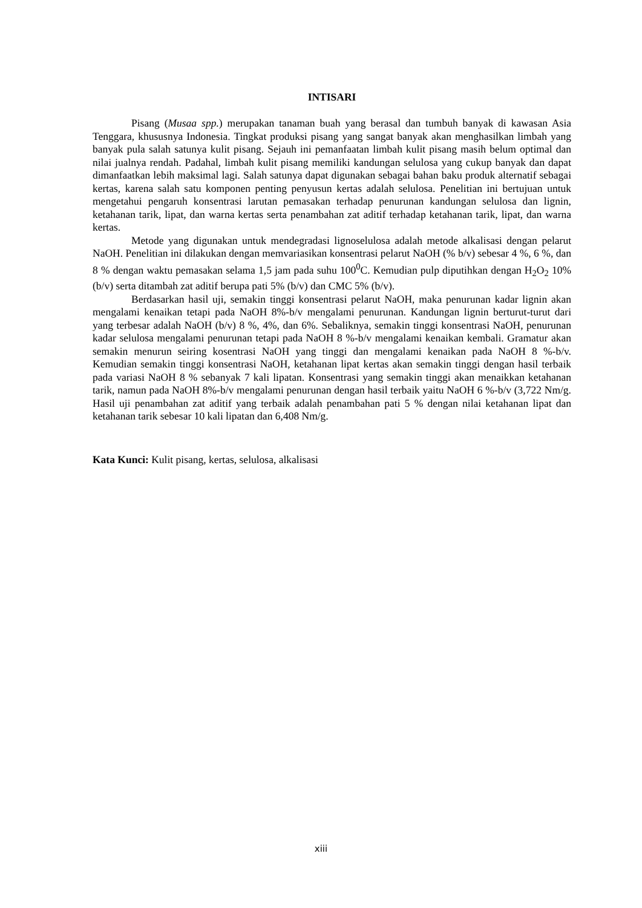INTISARI
Pisang (Musaa spp.) merupakan tanaman buah yang berasal dan tumbuh banyak di kawasan Asia Tenggara, khususnya Indonesia. Tingkat produksi pisang yang sangat banyak akan menghasilkan limbah yang banyak pula salah satunya kulit pisang. Sejauh ini pemanfaatan limbah kulit pisang masih belum optimal dan nilai jualnya rendah. Padahal, limbah kulit pisang memiliki kandungan selulosa yang cukup banyak dan dapat dimanfaatkan lebih maksimal lagi. Salah satunya dapat digunakan sebagai bahan baku produk alternatif sebagai kertas, karena salah satu komponen penting penyusun kertas adalah selulosa. Penelitian ini bertujuan untuk mengetahui pengaruh konsentrasi larutan pemasakan terhadap penurunan kandungan selulosa dan lignin, ketahanan tarik, lipat, dan warna kertas serta penambahan zat aditif terhadap ketahanan tarik, lipat, dan warna kertas.
Metode yang digunakan untuk mendegradasi lignoselulosa adalah metode alkalisasi dengan pelarut NaOH. Penelitian ini dilakukan dengan memvariasikan konsentrasi pelarut NaOH (% b/v) sebesar 4 %, 6 %, dan 8 % dengan waktu pemasakan selama 1,5 jam pada suhu 100<sup>0</sup>C. Kemudian pulp diputihkan dengan H<sub>2</sub>O<sub>2</sub> 10% (b/v) serta ditambah zat aditif berupa pati 5% (b/v) dan CMC 5% (b/v).
Berdasarkan hasil uji, semakin tinggi konsentrasi pelarut NaOH, maka penurunan kadar lignin akan mengalami kenaikan tetapi pada NaOH 8%-b/v mengalami penurunan. Kandungan lignin berturut-turut dari yang terbesar adalah NaOH (b/v) 8 %, 4%, dan 6%. Sebaliknya, semakin tinggi konsentrasi NaOH, penurunan kadar selulosa mengalami penurunan tetapi pada NaOH 8 %-b/v mengalami kenaikan kembali. Gramatur akan semakin menurun seiring kosentrasi NaOH yang tinggi dan mengalami kenaikan pada NaOH 8 %-b/v. Kemudian semakin tinggi konsentrasi NaOH, ketahanan lipat kertas akan semakin tinggi dengan hasil terbaik pada variasi NaOH 8 % sebanyak 7 kali lipatan. Konsentrasi yang semakin tinggi akan menaikkan ketahanan tarik, namun pada NaOH 8%-b/v mengalami penurunan dengan hasil terbaik yaitu NaOH 6 %-b/v (3,722 Nm/g. Hasil uji penambahan zat aditif yang terbaik adalah penambahan pati 5 % dengan nilai ketahanan lipat dan ketahanan tarik sebesar 10 kali lipatan dan 6,408 Nm/g.
Kata Kunci: Kulit pisang, kertas, selulosa, alkalisasi
xiii